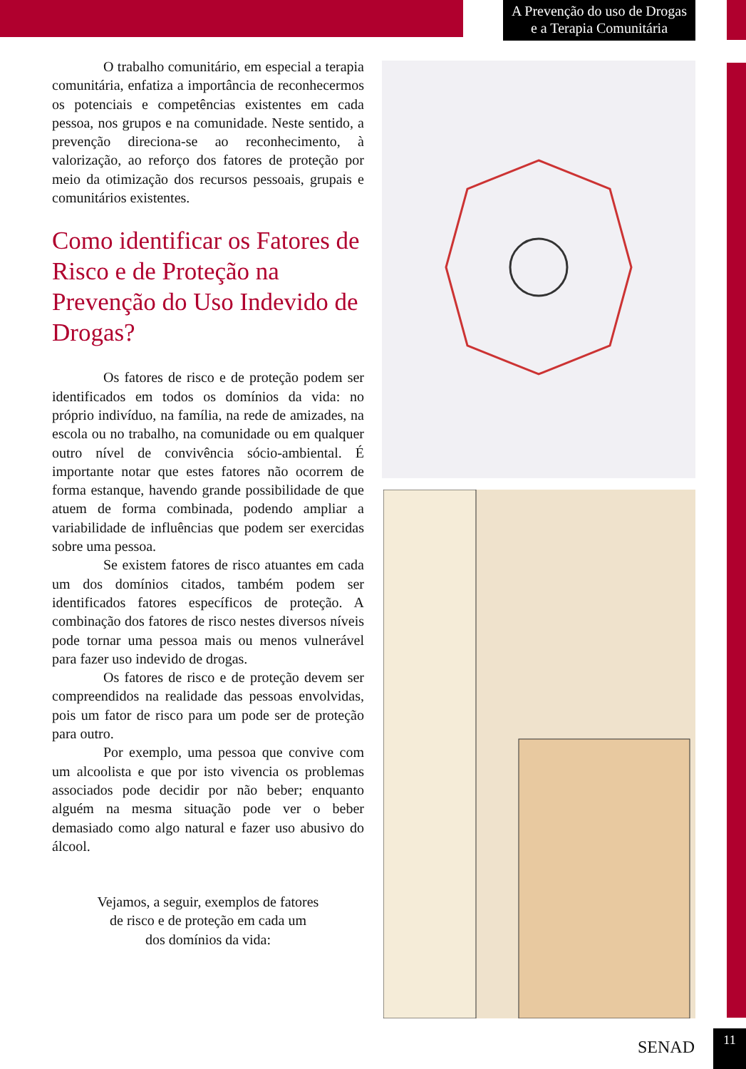A Prevenção do uso de Drogas
e a Terapia Comunitária
O trabalho comunitário, em especial a terapia comunitária, enfatiza a importância de reconhecermos os potenciais e competências existentes em cada pessoa, nos grupos e na comunidade. Neste sentido, a prevenção direciona-se ao reconhecimento, à valorização, ao reforço dos fatores de proteção por meio da otimização dos recursos pessoais, grupais e comunitários existentes.
Como identificar os Fatores de Risco e de Proteção na Prevenção do Uso Indevido de Drogas?
Os fatores de risco e de proteção podem ser identificados em todos os domínios da vida: no próprio indivíduo, na família, na rede de amizades, na escola ou no trabalho, na comunidade ou em qualquer outro nível de convivência sócio-ambiental. É importante notar que estes fatores não ocorrem de forma estanque, havendo grande possibilidade de que atuem de forma combinada, podendo ampliar a variabilidade de influências que podem ser exercidas sobre uma pessoa.
Se existem fatores de risco atuantes em cada um dos domínios citados, também podem ser identificados fatores específicos de proteção. A combinação dos fatores de risco nestes diversos níveis pode tornar uma pessoa mais ou menos vulnerável para fazer uso indevido de drogas.
Os fatores de risco e de proteção devem ser compreendidos na realidade das pessoas envolvidas, pois um fator de risco para um pode ser de proteção para outro.
Por exemplo, uma pessoa que convive com um alcoolista e que por isto vivencia os problemas associados pode decidir por não beber; enquanto alguém na mesma situação pode ver o beber demasiado como algo natural e fazer uso abusivo do álcool.
Vejamos, a seguir, exemplos de fatores
de risco e de proteção em cada um
dos domínios da vida:
SENAD
11